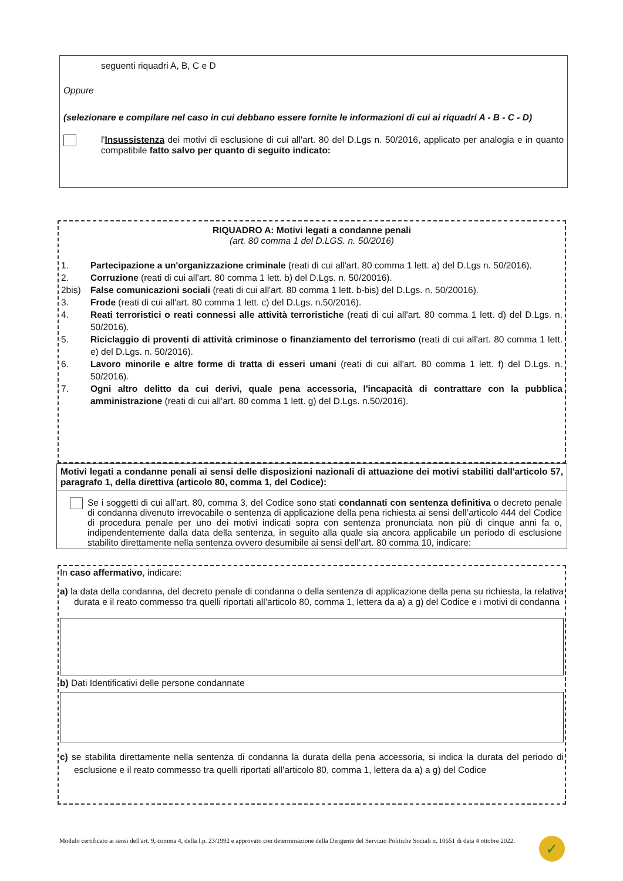seguenti riquadri A, B, C e D
Oppure
(selezionare e compilare nel caso in cui debbano essere fornite le informazioni di cui ai riquadri A - B - C - D)
l'Insussistenza dei motivi di esclusione di cui all'art. 80 del D.Lgs n. 50/2016, applicato per analogia e in quanto compatibile fatto salvo per quanto di seguito indicato:
RIQUADRO A: Motivi legati a condanne penali
(art. 80 comma 1 del D.LGS. n. 50/2016)
1. Partecipazione a un'organizzazione criminale (reati di cui all'art. 80 comma 1 lett. a) del D.Lgs n. 50/2016).
2. Corruzione (reati di cui all'art. 80 comma 1 lett. b) del D.Lgs. n. 50/20016).
2bis) False comunicazioni sociali (reati di cui all'art. 80 comma 1 lett. b-bis) del D.Lgs. n. 50/20016).
3. Frode (reati di cui all'art. 80 comma 1 lett. c) del D.Lgs. n.50/2016).
4. Reati terroristici o reati connessi alle attività terroristiche (reati di cui all'art. 80 comma 1 lett. d) del D.Lgs. n. 50/2016).
5. Riciclaggio di proventi di attività criminose o finanziamento del terrorismo (reati di cui all'art. 80 comma 1 lett. e) del D.Lgs. n. 50/2016).
6. Lavoro minorile e altre forme di tratta di esseri umani (reati di cui all'art. 80 comma 1 lett. f) del D.Lgs. n. 50/2016).
7. Ogni altro delitto da cui derivi, quale pena accessoria, l'incapacità di contrattare con la pubblica amministrazione (reati di cui all'art. 80 comma 1 lett. g) del D.Lgs. n.50/2016).
Motivi legati a condanne penali ai sensi delle disposizioni nazionali di attuazione dei motivi stabiliti dall'articolo 57, paragrafo 1, della direttiva (articolo 80, comma 1, del Codice):
Se i soggetti di cui all’art. 80, comma 3, del Codice sono stati condannati con sentenza definitiva o decreto penale di condanna divenuto irrevocabile o sentenza di applicazione della pena richiesta ai sensi dell’articolo 444 del Codice di procedura penale per uno dei motivi indicati sopra con sentenza pronunciata non più di cinque anni fa o, indipendentemente dalla data della sentenza, in seguito alla quale sia ancora applicabile un periodo di esclusione stabilito direttamente nella sentenza ovvero desumibile ai sensi dell’art. 80 comma 10, indicare:
In caso affermativo, indicare:
a) la data della condanna, del decreto penale di condanna o della sentenza di applicazione della pena su richiesta, la relativa durata e il reato commesso tra quelli riportati all’articolo 80, comma 1, lettera da a) a g) del Codice e i motivi di condanna
b) Dati Identificativi delle persone condannate
c) se stabilita direttamente nella sentenza di condanna la durata della pena accessoria, si indica la durata del periodo di esclusione e il reato commesso tra quelli riportati all’articolo 80, comma 1, lettera da a) a g) del Codice
Modulo certificato ai sensi dell'art. 9, comma 4, della l.p. 23/1992 e approvato con determinazione della Dirigente del Servizio Politiche Sociali n. 10651 di data 4 ottobre 2022.
✓